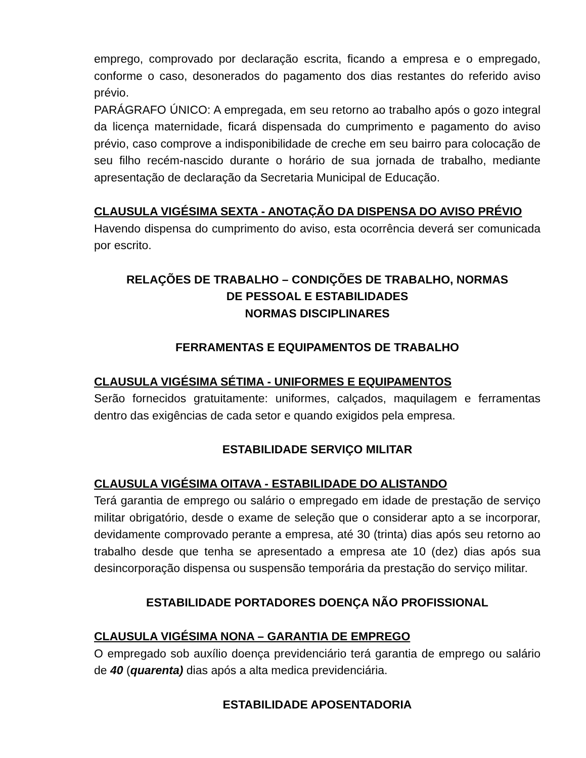emprego, comprovado por declaração escrita, ficando a empresa e o empregado, conforme o caso, desonerados do pagamento dos dias restantes do referido aviso prévio.
PARÁGRAFO ÚNICO: A empregada, em seu retorno ao trabalho após o gozo integral da licença maternidade, ficará dispensada do cumprimento e pagamento do aviso prévio, caso comprove a indisponibilidade de creche em seu bairro para colocação de seu filho recém-nascido durante o horário de sua jornada de trabalho, mediante apresentação de declaração da Secretaria Municipal de Educação.
CLAUSULA VIGÉSIMA SEXTA - ANOTAÇÃO DA DISPENSA DO AVISO PRÉVIO
Havendo dispensa do cumprimento do aviso, esta ocorrência deverá ser comunicada por escrito.
RELAÇÕES DE TRABALHO – CONDIÇÕES DE TRABALHO, NORMAS
DE PESSOAL E ESTABILIDADES
NORMAS DISCIPLINARES
FERRAMENTAS E EQUIPAMENTOS DE TRABALHO
CLAUSULA VIGÉSIMA SÉTIMA - UNIFORMES E EQUIPAMENTOS
Serão fornecidos gratuitamente: uniformes, calçados, maquilagem e ferramentas dentro das exigências de cada setor e quando exigidos pela empresa.
ESTABILIDADE SERVIÇO MILITAR
CLAUSULA VIGÉSIMA OITAVA - ESTABILIDADE DO ALISTANDO
Terá garantia de emprego ou salário o empregado em idade de prestação de serviço militar obrigatório, desde o exame de seleção que o considerar apto a se incorporar, devidamente comprovado perante a empresa, até 30 (trinta) dias após seu retorno ao trabalho desde que tenha se apresentado a empresa ate 10 (dez) dias após sua desincorporação dispensa ou suspensão temporária da prestação do serviço militar.
ESTABILIDADE PORTADORES DOENÇA NÃO PROFISSIONAL
CLAUSULA VIGÉSIMA NONA – GARANTIA DE EMPREGO
O empregado sob auxílio doença previdenciário terá garantia de emprego ou salário de 40 (quarenta) dias após a alta medica previdenciária.
ESTABILIDADE APOSENTADORIA